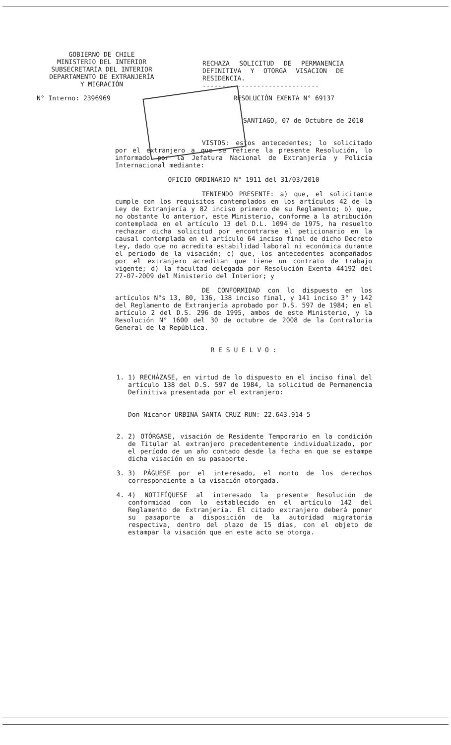GOBIERNO DE CHILE
MINISTERIO DEL INTERIOR
SUBSECRETARÍA DEL INTERIOR
DEPARTAMENTO DE EXTRANJERÍA
Y MIGRACIÓN
RECHAZA SOLICITUD DE PERMANENCIA DEFINITIVA Y OTORGA VISACION DE RESIDENCIA.
------------------------------
N° Interno: 2396969 RESOLUCIÓN EXENTA N° 69137
SANTIAGO, 07 de Octubre de 2010
VISTOS: estos antecedentes; lo solicitado por el extranjero a que se refiere la presente Resolución, lo informado por la Jefatura Nacional de Extranjería y Policía Internacional mediante:
OFICIO ORDINARIO N° 1911 del 31/03/2010
TENIENDO PRESENTE: a) que, el solicitante cumple con los requisitos contemplados en los artículos 42 de la Ley de Extranjería y 82 inciso primero de su Reglamento; b) que, no obstante lo anterior, este Ministerio, conforme a la atribución contemplada en el artículo 13 del D.L. 1094 de 1975, ha resuelto rechazar dicha solicitud por encontrarse el peticionario en la causal contemplada en el artículo 64 inciso final de dicho Decreto Ley, dado que no acredita estabilidad laboral ni económica durante el periodo de la visación; c) que, los antecedentes acompañados por el extranjero acreditan que tiene un contrato de trabajo vigente; d) la facultad delegada por Resolución Exenta 44192 del 27-07-2009 del Ministerio del Interior; y
DE CONFORMIDAD con lo dispuesto en los artículos N°s 13, 80, 136, 138 inciso final, y 141 inciso 3° y 142 del Reglamento de Extranjería aprobado por D.S. 597 de 1984; en el artículo 2 del D.S. 296 de 1995, ambos de este Ministerio, y la Resolución N° 1600 del 30 de octubre de 2008 de la Contraloría General de la República.
R E S U E L V O :
1. 1) RECHÁZASE, en virtud de lo dispuesto en el inciso final del artículo 138 del D.S. 597 de 1984, la solicitud de Permanencia Definitiva presentada por el extranjero:
Don Nicanor URBINA SANTA CRUZ RUN: 22.643.914-5
2. 2) OTÓRGASE, visación de Residente Temporario en la condición de Titular al extranjero precedentemente individualizado, por el período de un año contado desde la fecha en que se estampe dicha visación en su pasaporte.
3. 3) PÁGUESE por el interesado, el monto de los derechos correspondiente a la visación otorgada.
4. 4) NOTIFÍQUESE al interesado la presente Resolución de conformidad con lo establecido en el artículo 142 del Reglamento de Extranjería. El citado extranjero deberá poner su pasaporte a disposición de la autoridad migratoria respectiva, dentro del plazo de 15 días, con el objeto de estampar la visación que en este acto se otorga.